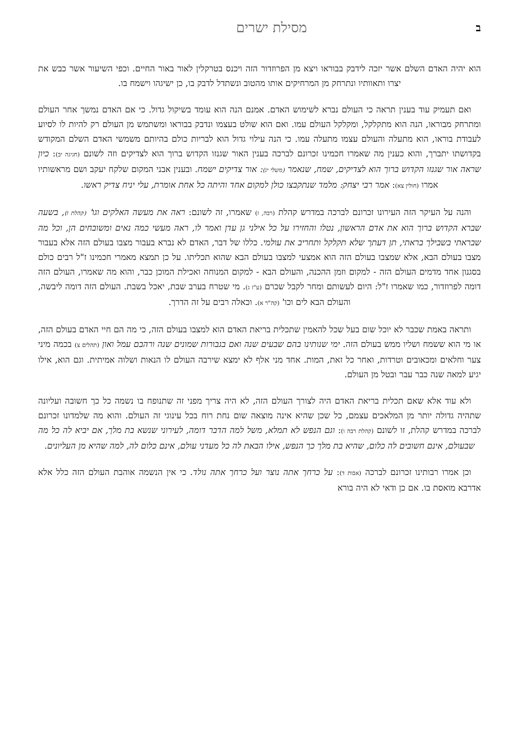במסילת ישרים
הוא יהיה האדם השלם אשר יזכה לידבק בבוראו ויצא מן הפרוזדור הזה ויכנס בטרקלין לאור באור החיים. וכפי השיעור אשר כבש את יצרו ותאוותיו ונתרחק מן המרחיקים אותו מהטוב ונשתדל לדבק בו, כן ישיגהו וישמח בו.
ואם תעמיק עוד בענין תראה כי העולם נברא לשימוש האדם. אמנם הנה הוא עומד בשיקול גדול. כי אם האדם נמשך אחר העולם ומתרחק מבוראו, הנה הוא מתקלקל, ומקלקל העולם עמו. ואם הוא שולט בעצמו ונדבק בבוראו ומשתמש מן העולם רק להיות לו לסיוע לעבודת בוראו, הוא מתעלה והעולם עצמו מתעלה עמו. כי הנה עילוי גדול הוא לבריות כולם בהיותם משמשי האדם השלם המקודש בקדושתו יתברך, והוא כענין מה שאמרו חכמינו זכרונם לברכה בענין האור שגנזו הקדוש ברוך הוא לצדיקים וזה לשונם (חגיגה יב): כיון שראה אור שגנזו הקדוש ברוך הוא לצדיקים, שמח, שנאמר (משלי יג): אור צדיקים ישמח. ובענין אבני המקום שלקח יעקב ושם מראשותיו אמרו (חולין צא): אמר רבי יצחק: מלמד שנתקבצו כולן למקום אחד והיתה כל אחת אומרת, עלי יניח צדיק ראשו.
והנה על העיקר הזה העירונו זכרונם לברכה במדרש קהלת (רבה, ז) שאמרו, זה לשונם: ראה את מעשה האלקים וגו' (קהלת ז), בשעה שברא הקדוש ברוך הוא את אדם הראשון, נטלו והחזירו על כל אילני גן עדן ואמר לו, ראה מעשי כמה נאים ומשובחים הן, וכל מה שבראתי בשבילך בראתי, תן דעתך שלא תקלקל ותחריב את עולמי. כללו של דבר, האדם לא נברא בעבור מצבו בעולם הזה אלא בעבור מצבו בעולם הבא, אלא שמצבו בעולם הזה הוא אמצעי למצבו בעולם הבא שהוא תכליתו. על כן תמצא מאמרי חכמינו ז"ל רבים כולם בסגנון אחד מדמים העולם הזה - למקום וזמן ההכנה, והעולם הבא - למקום המנוחה ואכילת המוכן כבר, והוא מה שאמרו, העולם הזה דומה לפרוזדור, כמו שאמרו ז"ל: היום לעשותם ומחר לקבל שכרם (ע"ז ג). מי שטרח בערב שבת, יאכל בשבת. העולם הזה דומה ליבשה, והעולם הבא לים וכו' (קה"ר א). וכאלה רבים על זה הדרך.
ותראה באמת שכבר לא יוכל שום בעל שכל להאמין שתכלית בריאת האדם הוא למצבו בעולם הזה, כי מה הם חיי האדם בעולם הזה, או מי הוא ששמח ושליו ממש בעולם הזה. ימי שנותינו בהם שבעים שנה ואם בגבורות שמונים שנה ורהבם עמל ואון (תהלים צ) בכמה מיני צער וחלאים ומכאובים וטרדות, ואחר כל זאת, המות. אחד מני אלף לא ימצא שירבה העולם לו הנאות ושלוה אמיתית. וגם הוא, אילו יגיע למאה שנה כבר עבר ובטל מן העולם.
ולא עוד אלא שאם תכלית בריאת האדם היה לצורך העולם הזה, לא היה צריך מפני זה שתנופח בו נשמה כל כך חשובה ועליונה שתהיה גדולה יותר מן המלאכים עצמם, כל שכן שהיא אינה מוצאה שום נחת רוח בכל עינוגי זה העולם. והוא מה שלמדונו זכרונם לברכה במדרש קהלת, זו לשונם (קהלת רבה ו): וגם הנפש לא תמלא, משל למה הדבר דומה, לעירוני שנשא בת מלך, אם יביא לה כל מה שבעולם, אינם חשובים לה כלום, שהיא בת מלך כך הנפש, אילו הבאת לה כל מעדני עולם, אינם כלום לה, למה שהיא מן העליונים.
וכן אמרו רבותינו זכרונם לברכה (אבות ד): על כרחך אתה נוצר ועל כרחך אתה נולד. כי אין הנשמה אוהבת העולם הזה כלל אלא אדרבא מואסת בו. אם כן ודאי לא היה בורא